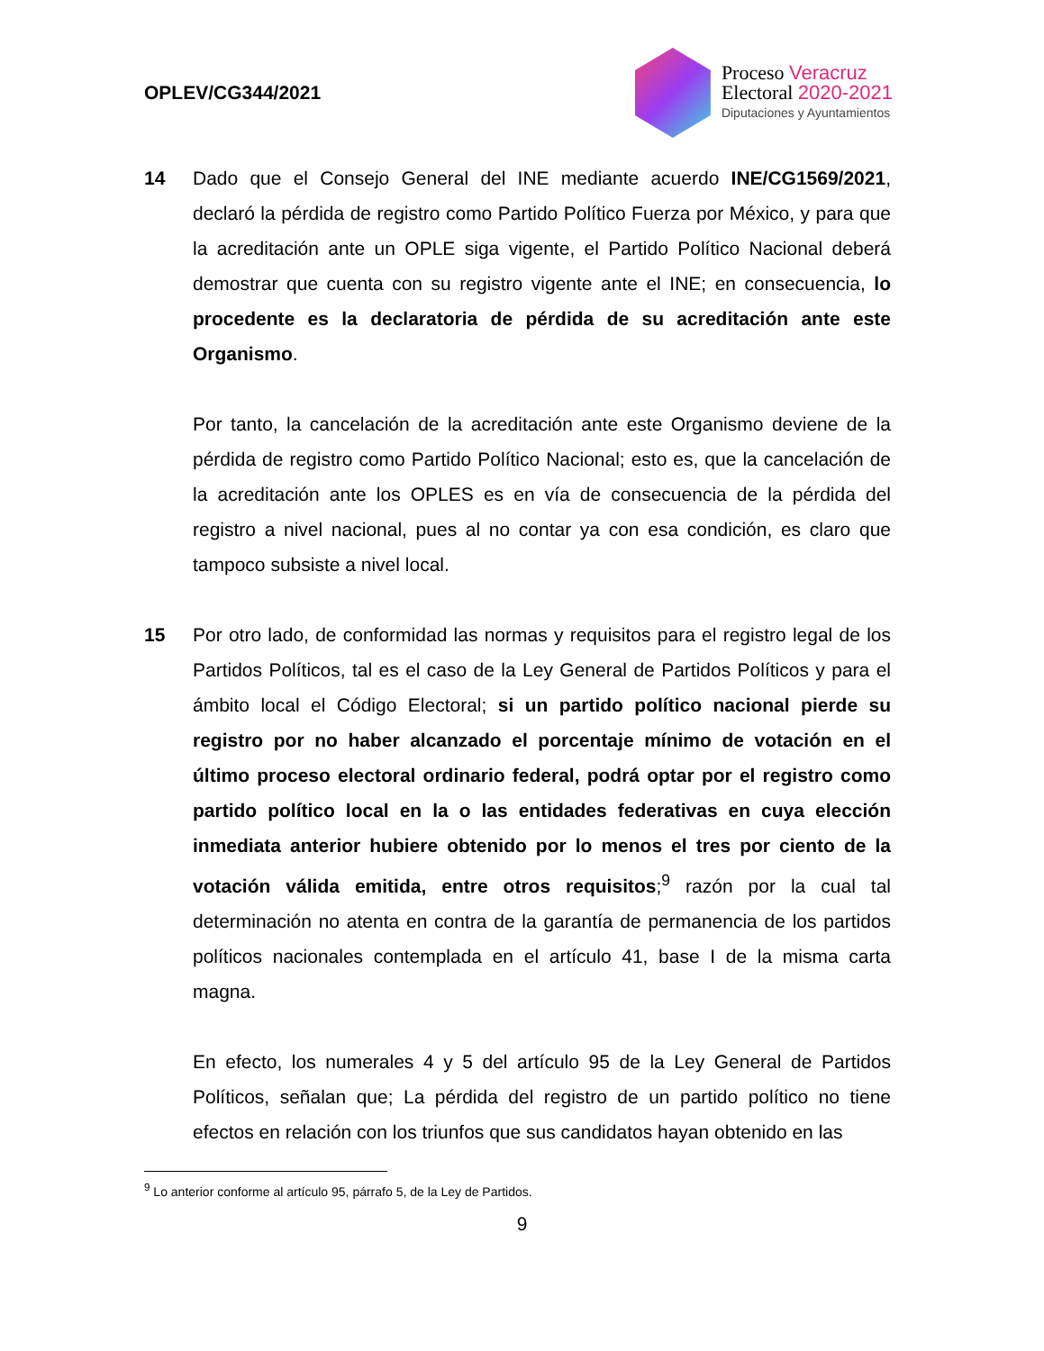OPLEV/CG344/2021
Proceso Veracruz
Electoral 2020-2021
Diputaciones y Ayuntamientos
14 Dado que el Consejo General del INE mediante acuerdo INE/CG1569/2021, declaró la pérdida de registro como Partido Político Fuerza por México, y para que la acreditación ante un OPLE siga vigente, el Partido Político Nacional deberá demostrar que cuenta con su registro vigente ante el INE; en consecuencia, lo procedente es la declaratoria de pérdida de su acreditación ante este Organismo.
Por tanto, la cancelación de la acreditación ante este Organismo deviene de la pérdida de registro como Partido Político Nacional; esto es, que la cancelación de la acreditación ante los OPLES es en vía de consecuencia de la pérdida del registro a nivel nacional, pues al no contar ya con esa condición, es claro que tampoco subsiste a nivel local.
15 Por otro lado, de conformidad las normas y requisitos para el registro legal de los Partidos Políticos, tal es el caso de la Ley General de Partidos Políticos y para el ámbito local el Código Electoral; si un partido político nacional pierde su registro por no haber alcanzado el porcentaje mínimo de votación en el último proceso electoral ordinario federal, podrá optar por el registro como partido político local en la o las entidades federativas en cuya elección inmediata anterior hubiere obtenido por lo menos el tres por ciento de la votación válida emitida, entre otros requisitos;<sup>9</sup> razón por la cual tal determinación no atenta en contra de la garantía de permanencia de los partidos políticos nacionales contemplada en el artículo 41, base I de la misma carta magna.
En efecto, los numerales 4 y 5 del artículo 95 de la Ley General de Partidos Políticos, señalan que; La pérdida del registro de un partido político no tiene efectos en relación con los triunfos que sus candidatos hayan obtenido en las
<sup>9</sup> Lo anterior conforme al artículo 95, párrafo 5, de la Ley de Partidos.
9